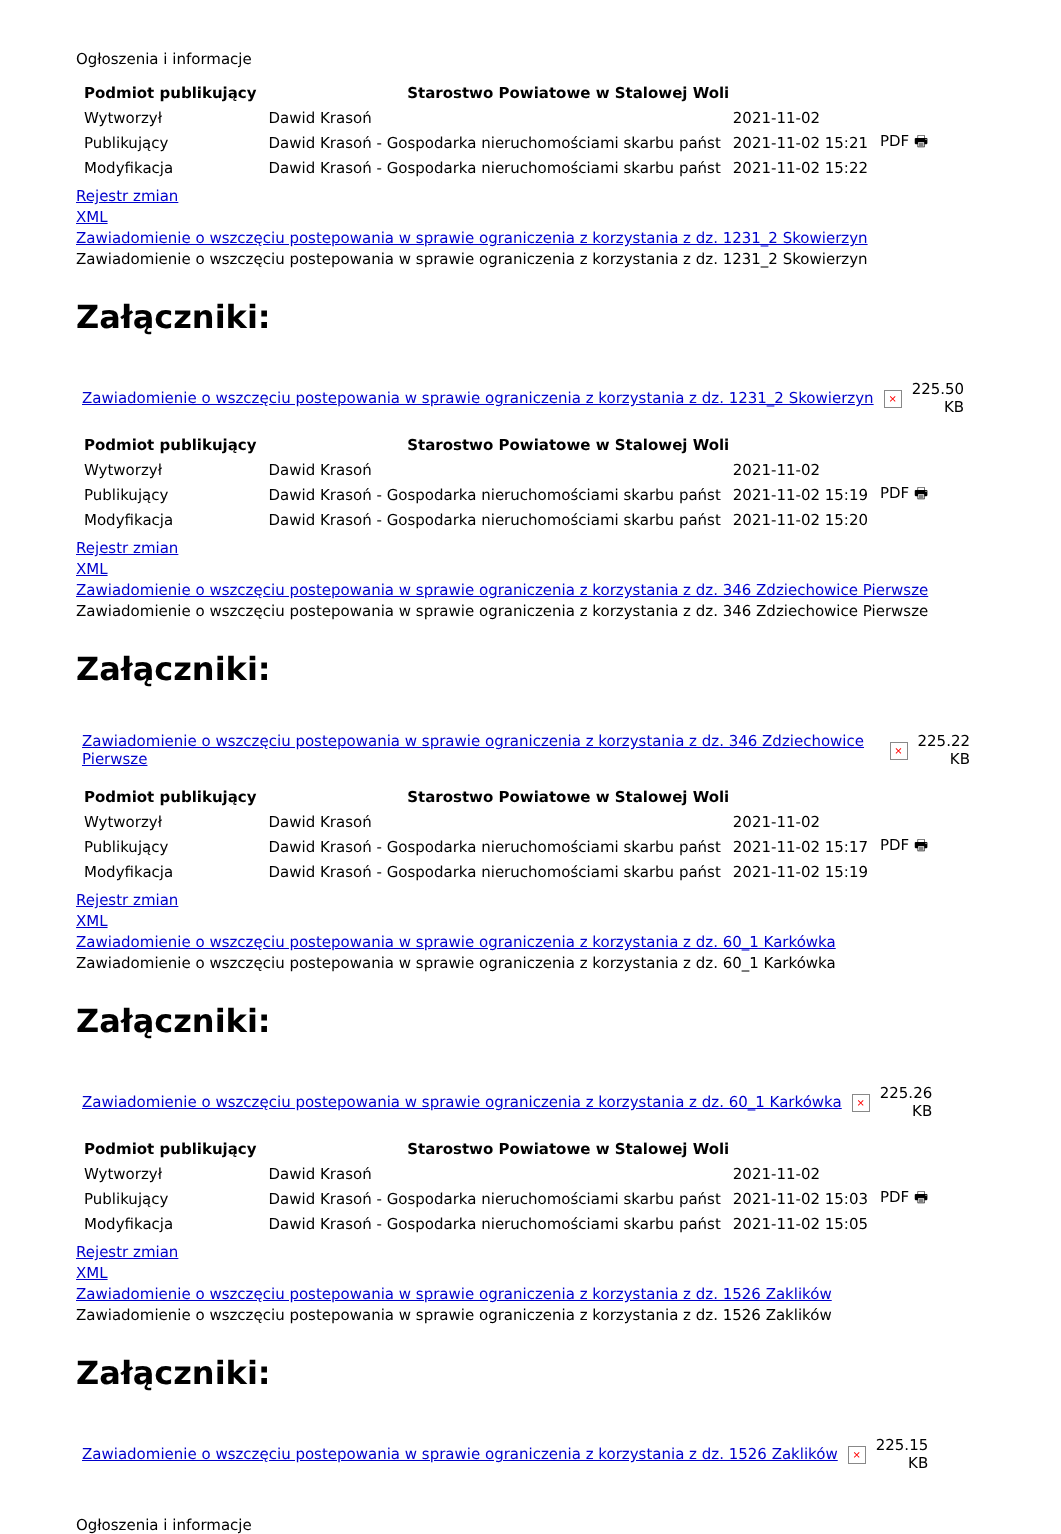Ogłoszenia i informacje
| Podmiot publikujący | Starostwo Powiatowe w Stalowej Woli | | |
| Wytworzył | Dawid Krasoń | 2021-11-02 | PDF 🖶 |
| Publikujący | Dawid Krasoń - Gospodarka nieruchomościami skarbu państ | 2021-11-02 15:21 | |
| Modyfikacja | Dawid Krasoń - Gospodarka nieruchomościami skarbu państ | 2021-11-02 15:22 | |
Rejestr zmian
XML
Zawiadomienie o wszczęciu postepowania w sprawie ograniczenia z korzystania z dz. 1231_2 Skowierzyn
Zawiadomienie o wszczęciu postepowania w sprawie ograniczenia z korzystania z dz. 1231_2 Skowierzyn
Załączniki:
| Zawiadomienie o wszczęciu postepowania w sprawie ograniczenia z korzystania z dz. 1231_2 Skowierzyn | × | 225.50 KB |
| Podmiot publikujący | Starostwo Powiatowe w Stalowej Woli | | |
| Wytworzył | Dawid Krasoń | 2021-11-02 | PDF 🖶 |
| Publikujący | Dawid Krasoń - Gospodarka nieruchomościami skarbu państ | 2021-11-02 15:19 | |
| Modyfikacja | Dawid Krasoń - Gospodarka nieruchomościami skarbu państ | 2021-11-02 15:20 | |
Rejestr zmian
XML
Zawiadomienie o wszczęciu postepowania w sprawie ograniczenia z korzystania z dz. 346 Zdziechowice Pierwsze
Zawiadomienie o wszczęciu postepowania w sprawie ograniczenia z korzystania z dz. 346 Zdziechowice Pierwsze
Załączniki:
| Zawiadomienie o wszczęciu postepowania w sprawie ograniczenia z korzystania z dz. 346 Zdziechowice Pierwsze | × | 225.22 KB |
| Podmiot publikujący | Starostwo Powiatowe w Stalowej Woli | | |
| Wytworzył | Dawid Krasoń | 2021-11-02 | PDF 🖶 |
| Publikujący | Dawid Krasoń - Gospodarka nieruchomościami skarbu państ | 2021-11-02 15:17 | |
| Modyfikacja | Dawid Krasoń - Gospodarka nieruchomościami skarbu państ | 2021-11-02 15:19 | |
Rejestr zmian
XML
Zawiadomienie o wszczęciu postepowania w sprawie ograniczenia z korzystania z dz. 60_1 Karkówka
Zawiadomienie o wszczęciu postepowania w sprawie ograniczenia z korzystania z dz. 60_1 Karkówka
Załączniki:
| Zawiadomienie o wszczęciu postepowania w sprawie ograniczenia z korzystania z dz. 60_1 Karkówka | × | 225.26 KB |
| Podmiot publikujący | Starostwo Powiatowe w Stalowej Woli | | |
| Wytworzył | Dawid Krasoń | 2021-11-02 | PDF 🖶 |
| Publikujący | Dawid Krasoń - Gospodarka nieruchomościami skarbu państ | 2021-11-02 15:03 | |
| Modyfikacja | Dawid Krasoń - Gospodarka nieruchomościami skarbu państ | 2021-11-02 15:05 | |
Rejestr zmian
XML
Zawiadomienie o wszczęciu postepowania w sprawie ograniczenia z korzystania z dz. 1526 Zaklików
Zawiadomienie o wszczęciu postepowania w sprawie ograniczenia z korzystania z dz. 1526 Zaklików
Załączniki:
| Zawiadomienie o wszczęciu postepowania w sprawie ograniczenia z korzystania z dz. 1526 Zaklików | × | 225.15 KB |
Ogłoszenia i informacje